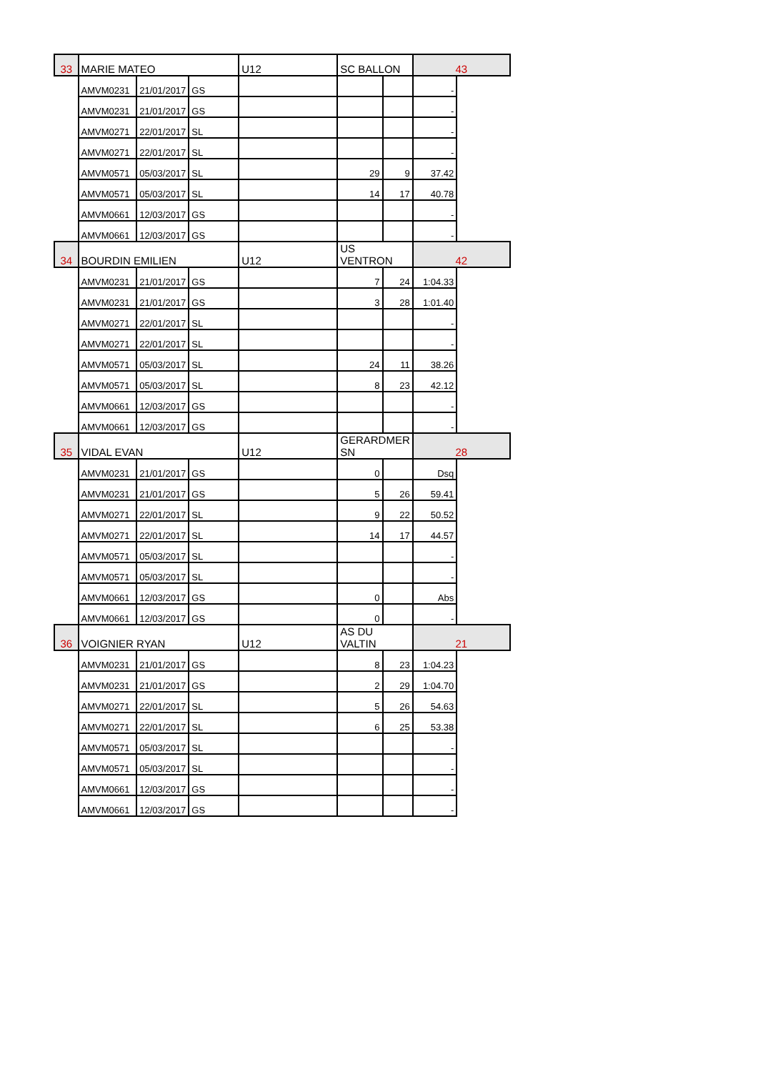| 33 | MARIE MATEO | | | U12 | SC BALLON | | 43 | |
| | AMVM0231 | 21/01/2017 | GS | | | | - | |
| | AMVM0231 | 21/01/2017 | GS | | | | - | |
| | AMVM0271 | 22/01/2017 | SL | | | | - | |
| | AMVM0271 | 22/01/2017 | SL | | | | - | |
| | AMVM0571 | 05/03/2017 | SL | | 29 | 9 | 37.42 | |
| | AMVM0571 | 05/03/2017 | SL | | 14 | 17 | 40.78 | |
| | AMVM0661 | 12/03/2017 | GS | | | | - | |
| | AMVM0661 | 12/03/2017 | GS | | | | - | |
| 34 | BOURDIN EMILIEN | | | U12 | US VENTRON | | 42 | |
| | AMVM0231 | 21/01/2017 | GS | | 7 | 24 | 1:04.33 | |
| | AMVM0231 | 21/01/2017 | GS | | 3 | 28 | 1:01.40 | |
| | AMVM0271 | 22/01/2017 | SL | | | | - | |
| | AMVM0271 | 22/01/2017 | SL | | | | - | |
| | AMVM0571 | 05/03/2017 | SL | | 24 | 11 | 38.26 | |
| | AMVM0571 | 05/03/2017 | SL | | 8 | 23 | 42.12 | |
| | AMVM0661 | 12/03/2017 | GS | | | | - | |
| | AMVM0661 | 12/03/2017 | GS | | | | - | |
| 35 | VIDAL EVAN | | | U12 | GERARDMER SN | | 28 | |
| | AMVM0231 | 21/01/2017 | GS | | 0 | | Dsq | |
| | AMVM0231 | 21/01/2017 | GS | | 5 | 26 | 59.41 | |
| | AMVM0271 | 22/01/2017 | SL | | 9 | 22 | 50.52 | |
| | AMVM0271 | 22/01/2017 | SL | | 14 | 17 | 44.57 | |
| | AMVM0571 | 05/03/2017 | SL | | | | - | |
| | AMVM0571 | 05/03/2017 | SL | | | | - | |
| | AMVM0661 | 12/03/2017 | GS | | 0 | | Abs | |
| | AMVM0661 | 12/03/2017 | GS | | 0 | | - | |
| 36 | VOIGNIER RYAN | | | U12 | AS DU VALTIN | | 21 | |
| | AMVM0231 | 21/01/2017 | GS | | 8 | 23 | 1:04.23 | |
| | AMVM0231 | 21/01/2017 | GS | | 2 | 29 | 1:04.70 | |
| | AMVM0271 | 22/01/2017 | SL | | 5 | 26 | 54.63 | |
| | AMVM0271 | 22/01/2017 | SL | | 6 | 25 | 53.38 | |
| | AMVM0571 | 05/03/2017 | SL | | | | - | |
| | AMVM0571 | 05/03/2017 | SL | | | | - | |
| | AMVM0661 | 12/03/2017 | GS | | | | - | |
| | AMVM0661 | 12/03/2017 | GS | | | | - | |